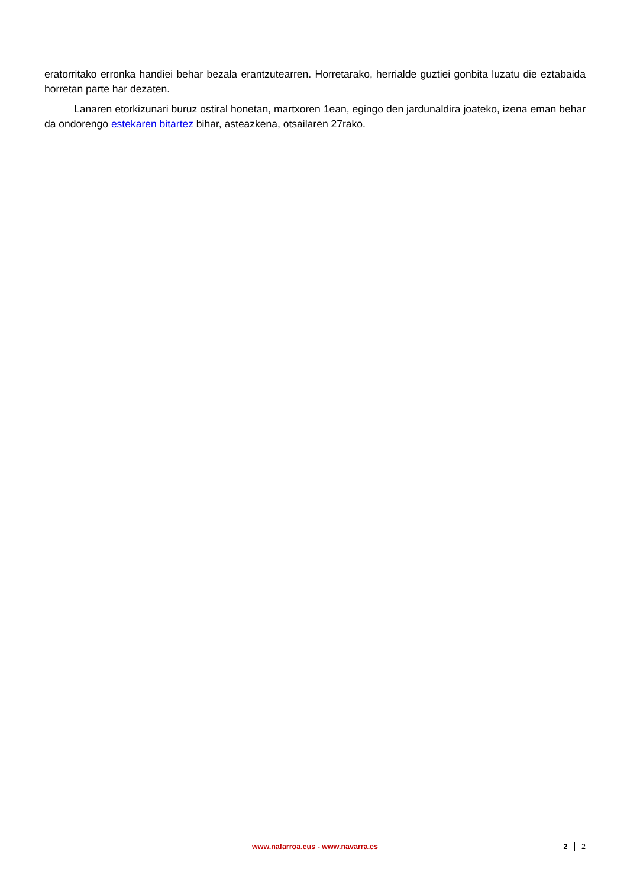eratorritako erronka handiei behar bezala erantzutearren. Horretarako, herrialde guztiei gonbita luzatu die eztabaida horretan parte har dezaten.
Lanaren etorkizunari buruz ostiral honetan, martxoren 1ean, egingo den jardunaldira joateko, izena eman behar da ondorengo estekaren bitartez bihar, asteazkena, otsailaren 27rako.
www.nafarroa.eus - www.navarra.es
2 2